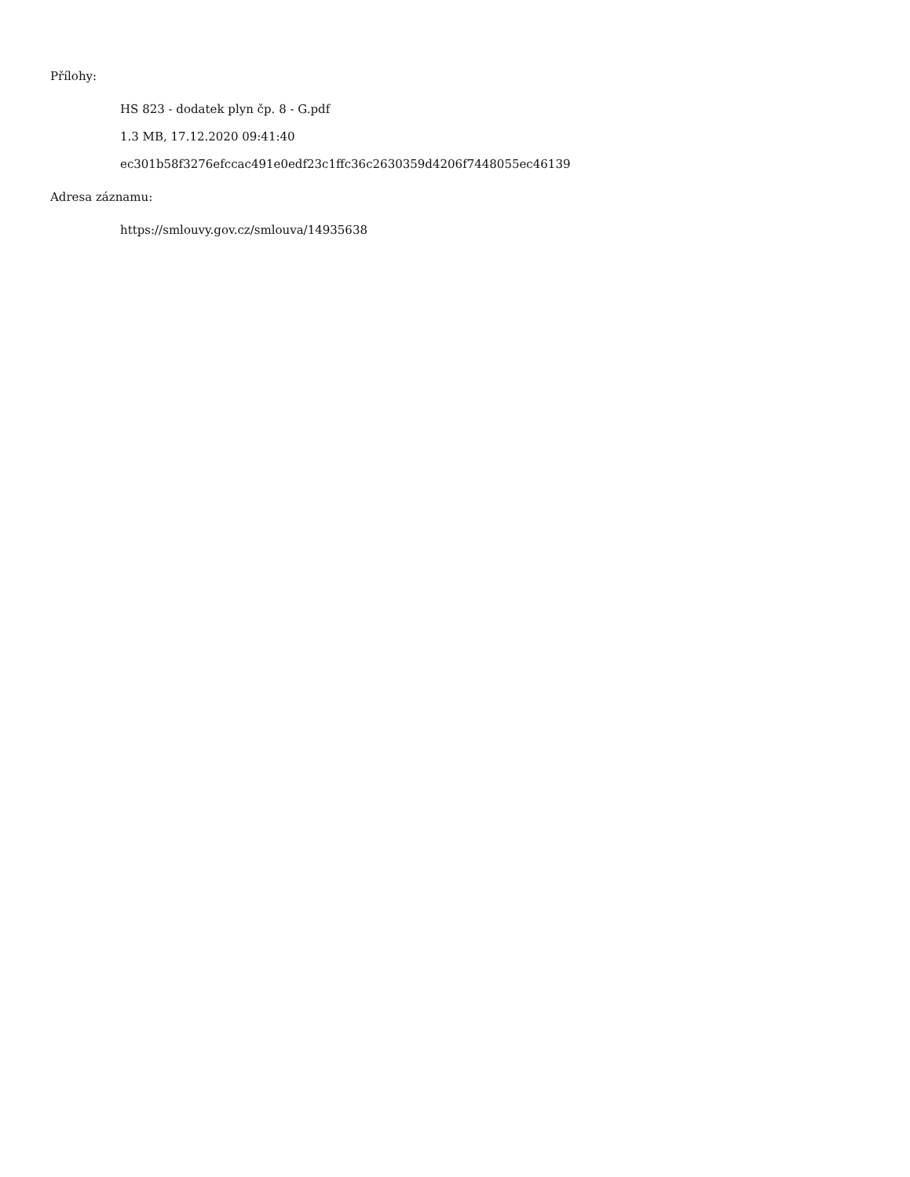Přílohy:
HS 823 - dodatek plyn čp. 8 - G.pdf
1.3 MB, 17.12.2020 09:41:40
ec301b58f3276efccac491e0edf23c1ffc36c2630359d4206f7448055ec46139
Adresa záznamu:
https://smlouvy.gov.cz/smlouva/14935638